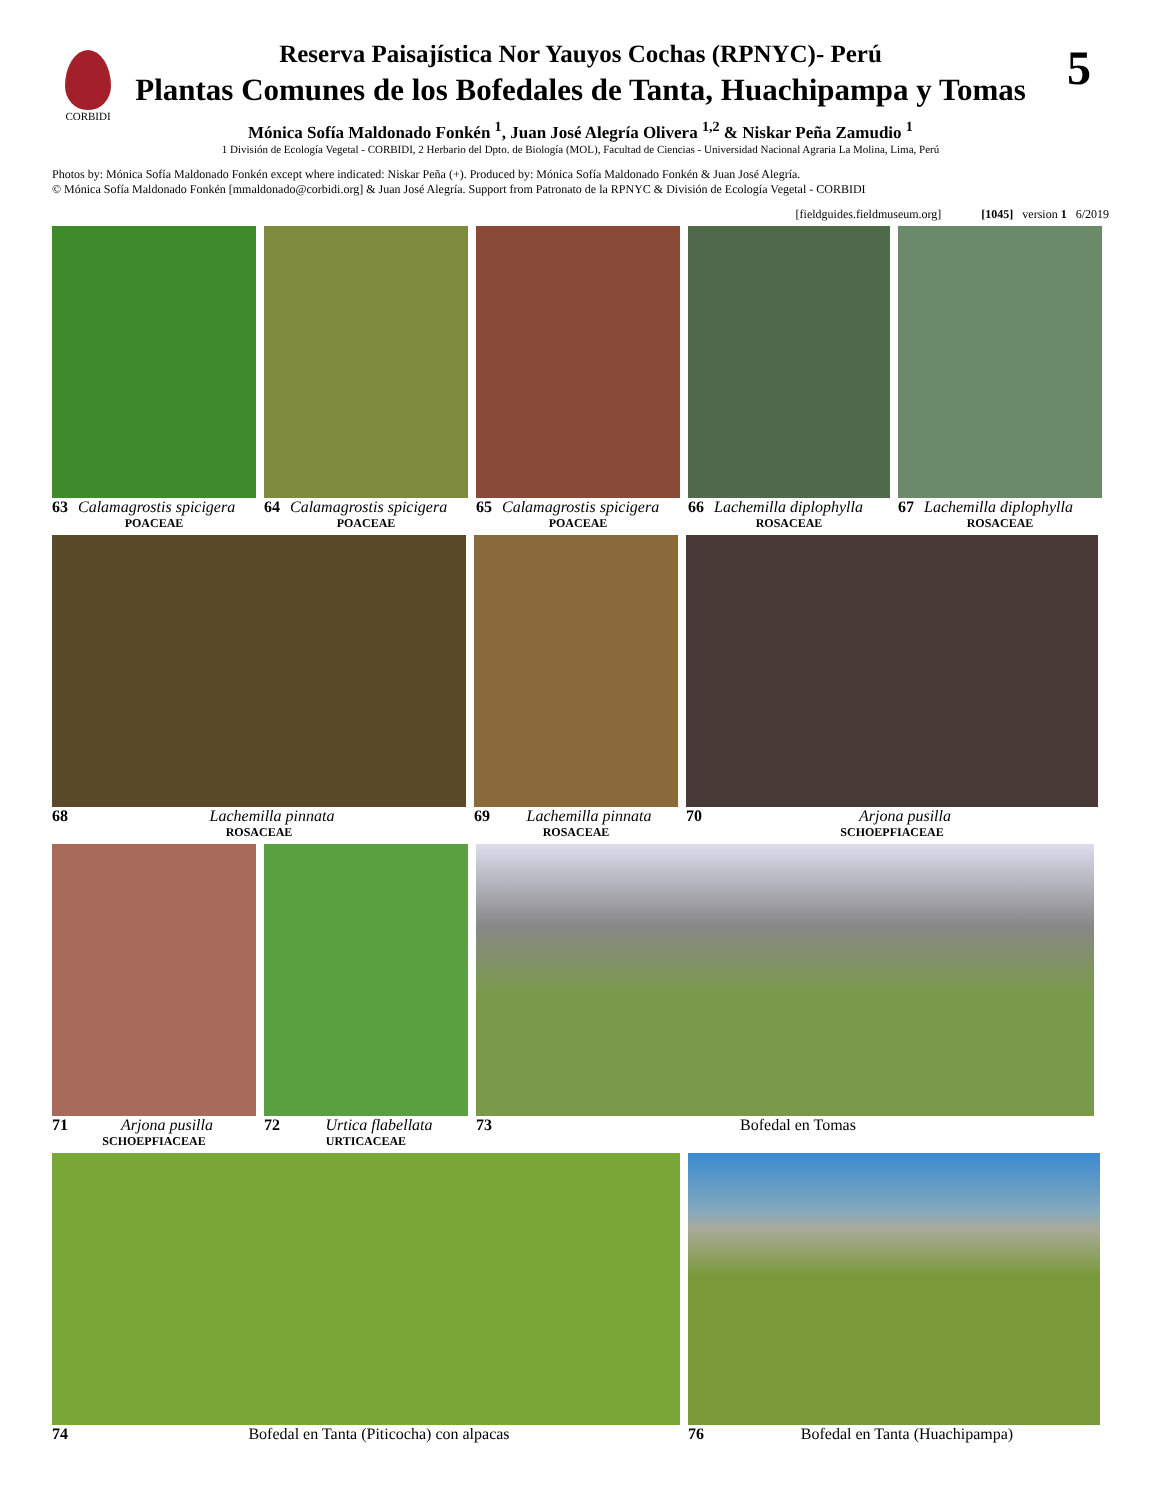CORBIDI 5
Reserva Paisajística Nor Yauyos Cochas (RPNYC)- Perú
Plantas Comunes de los Bofedales de Tanta, Huachipampa y Tomas
Mónica Sofía Maldonado Fonkén <sup>1</sup>, Juan José Alegría Olivera <sup>1,2</sup> & Niskar Peña Zamudio <sup>1</sup>
1 División de Ecología Vegetal - CORBIDI, 2 Herbario del Dpto. de Biología (MOL), Facultad de Ciencias - Universidad Nacional Agraria La Molina, Lima, Perú
Photos by: Mónica Sofía Maldonado Fonkén except where indicated: Niskar Peña (+). Produced by: Mónica Sofía Maldonado Fonkén & Juan José Alegría.
© Mónica Sofía Maldonado Fonkén [mmaldonado@corbidi.org] & Juan José Alegría. Support from Patronato de la RPNYC & División de Ecología Vegetal - CORBIDI
[fieldguides.fieldmuseum.org] [1045] version 1 6/2019
63 Calamagrostis spicigera
POACEAE
64 Calamagrostis spicigera
POACEAE
65 Calamagrostis spicigera
POACEAE
66 Lachemilla diplophylla
ROSACEAE
67 Lachemilla diplophylla
ROSACEAE
68 Lachemilla pinnata
ROSACEAE
69 Lachemilla pinnata
ROSACEAE
70 Arjona pusilla
SCHOEPFIACEAE
71 Arjona pusilla
SCHOEPFIACEAE
72 Urtica flabellata
URTICACEAE
73 Bofedal en Tomas
74 Bofedal en Tanta (Piticocha) con alpacas 76 Bofedal en Tanta (Huachipampa)